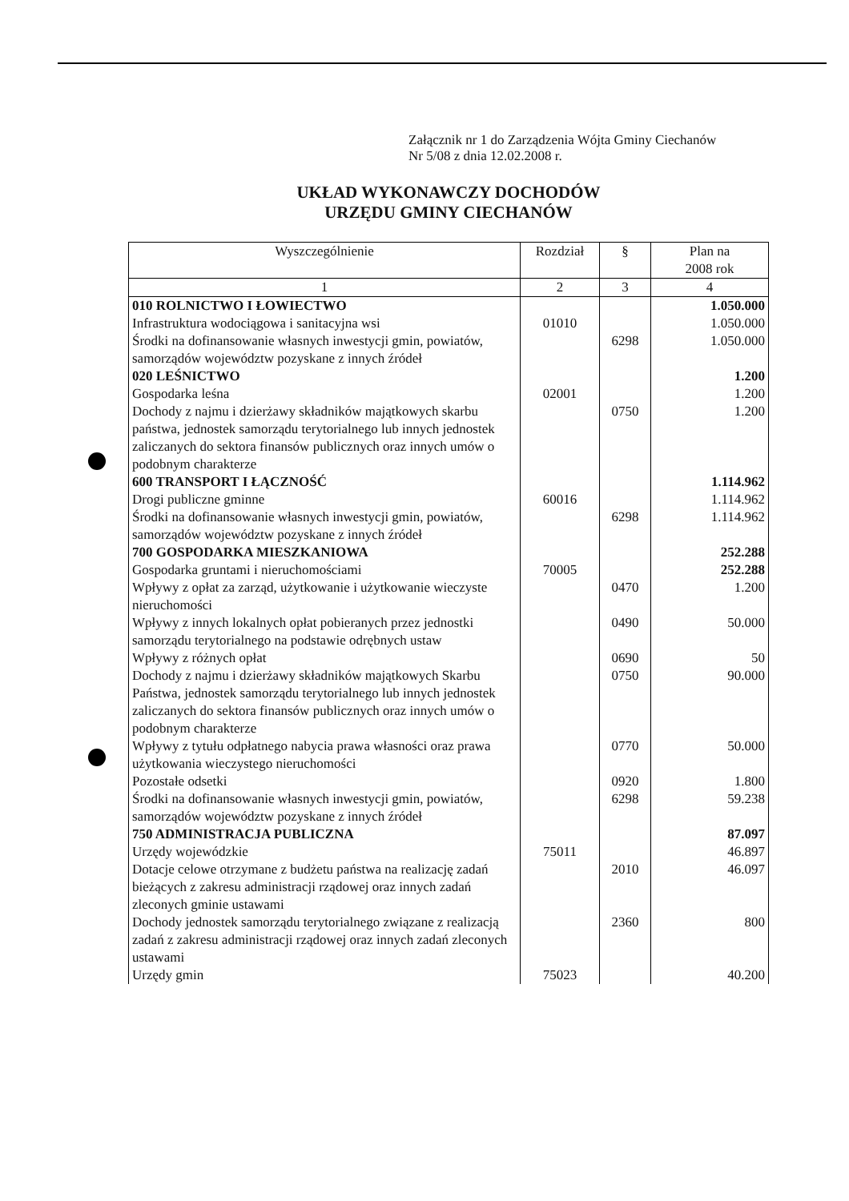Załącznik nr 1 do Zarządzenia Wójta Gminy Ciechanów
Nr 5/08 z dnia 12.02.2008 r.
UKŁAD WYKONAWCZY DOCHODÓW
URZĘDU GMINY CIECHANÓW
| Wyszczególnienie | Rozdział | § | Plan na 2008 rok |
| --- | --- | --- | --- |
| 1 | 2 | 3 | 4 |
| 010 ROLNICTWO I ŁOWIECTWO | | | 1.050.000 |
| Infrastruktura wodociągowa i sanitacyjna wsi | 01010 | | 1.050.000 |
| Środki na dofinansowanie własnych inwestycji gmin, powiatów, samorządów województw pozyskane z innych źródeł | | 6298 | 1.050.000 |
| 020 LEŚNICTWO | | | 1.200 |
| Gospodarka leśna | 02001 | | 1.200 |
| Dochody z najmu i dzierżawy składników majątkowych skarbu państwa, jednostek samorządu terytorialnego lub innych jednostek zaliczanych do sektora finansów publicznych oraz innych umów o podobnym charakterze | | 0750 | 1.200 |
| 600 TRANSPORT I ŁĄCZNOŚĆ | | | 1.114.962 |
| Drogi publiczne gminne | 60016 | | 1.114.962 |
| Środki na dofinansowanie własnych inwestycji gmin, powiatów, samorządów województw pozyskane z innych źródeł | | 6298 | 1.114.962 |
| 700 GOSPODARKA MIESZKANIOWA | | | 252.288 |
| Gospodarka gruntami i nieruchomościami | 70005 | | 252.288 |
| Wpływy z opłat za zarząd, użytkowanie i użytkowanie wieczyste nieruchomości | | 0470 | 1.200 |
| Wpływy z innych lokalnych opłat pobieranych przez jednostki samorządu terytorialnego na podstawie odrębnych ustaw | | 0490 | 50.000 |
| Wpływy z różnych opłat | | 0690 | 50 |
| Dochody z najmu i dzierżawy składników majątkowych Skarbu Państwa, jednostek samorządu terytorialnego lub innych jednostek zaliczanych do sektora finansów publicznych oraz innych umów o podobnym charakterze | | 0750 | 90.000 |
| Wpływy z tytułu odpłatnego nabycia prawa własności oraz prawa użytkowania wieczystego nieruchomości | | 0770 | 50.000 |
| Pozostałe odsetki | | 0920 | 1.800 |
| Środki na dofinansowanie własnych inwestycji gmin, powiatów, samorządów województw pozyskane z innych źródeł | | 6298 | 59.238 |
| 750 ADMINISTRACJA PUBLICZNA | | | 87.097 |
| Urzędy wojewódzkie | 75011 | | 46.897 |
| Dotacje celowe otrzymane z budżetu państwa na realizację zadań bieżących z zakresu administracji rządowej oraz innych zadań zleconych gminie ustawami | | 2010 | 46.097 |
| Dochody jednostek samorządu terytorialnego związane z realizacją zadań z zakresu administracji rządowej oraz innych zadań zleconych ustawami | | 2360 | 800 |
| Urzędy gmin | 75023 | | 40.200 |